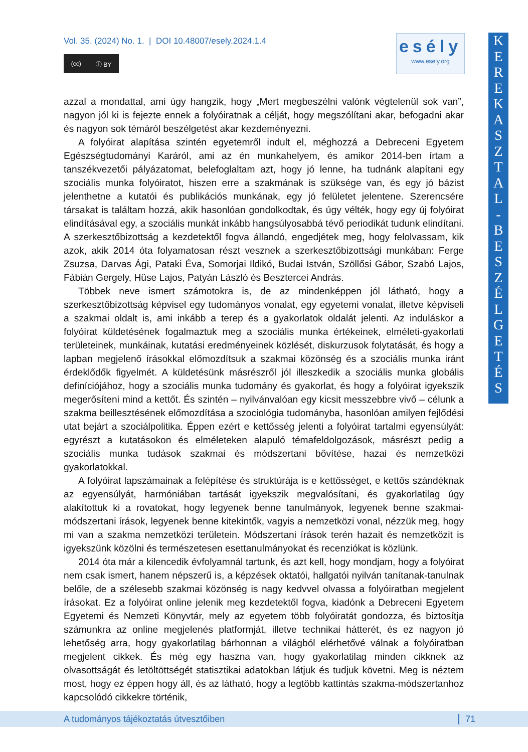Vol. 35. (2024) No. 1. | DOI 10.48007/esely.2024.1.4
(cc) ⓘ BY
esély
www.esely.org
K
E
R
E
K
A
S
Z
T
A
L
-
B
E
S
Z
É
L
G
E
T
É
S
azzal a mondattal, ami úgy hangzik, hogy „Mert megbeszélni valónk végtelenül sok van”, nagyon jól ki is fejezte ennek a folyóiratnak a célját, hogy megszólítani akar, befogadni akar és nagyon sok témáról beszélgetést akar kezdeményezni.
A folyóirat alapítása szintén egyetemről indult el, méghozzá a Debreceni Egyetem Egészségtudományi Karáról, ami az én munkahelyem, és amikor 2014-ben írtam a tanszékvezetői pályázatomat, belefoglaltam azt, hogy jó lenne, ha tudnánk alapítani egy szociális munka folyóiratot, hiszen erre a szakmának is szüksége van, és egy jó bázist jelenthetne a kutatói és publikációs munkának, egy jó felületet jelentene. Szerencsére társakat is találtam hozzá, akik hasonlóan gondolkodtak, és úgy vélték, hogy egy új folyóirat elindításával egy, a szociális munkát inkább hangsúlyosabbá tévő periodikát tudunk elindítani. A szerkesztőbizottság a kezdetektől fogva állandó, engedjétek meg, hogy felolvassam, kik azok, akik 2014 óta folyamatosan részt vesznek a szerkesztőbizottsági munkában: Ferge Zsuzsa, Darvas Ági, Pataki Éva, Somorjai Ildikó, Budai István, Szöllősi Gábor, Szabó Lajos, Fábián Gergely, Hüse Lajos, Patyán László és Besztercei András.
Többek neve ismert számotokra is, de az mindenképpen jól látható, hogy a szerkesztőbizottság képvisel egy tudományos vonalat, egy egyetemi vonalat, illetve képviseli a szakmai oldalt is, ami inkább a terep és a gyakorlatok oldalát jelenti. Az induláskor a folyóirat küldetésének fogalmaztuk meg a szociális munka értékeinek, elméleti-gyakorlati területeinek, munkáinak, kutatási eredményeinek közlését, diskurzusok folytatását, és hogy a lapban megjelenő írásokkal előmozdítsuk a szakmai közönség és a szociális munka iránt érdeklődők figyelmét. A küldetésünk másrészről jól illeszkedik a szociális munka globális definíciójához, hogy a szociális munka tudomány és gyakorlat, és hogy a folyóirat igyekszik megerősíteni mind a kettőt. És szintén – nyilvánvalóan egy kicsit messzebbre vivő – célunk a szakma beillesztésének előmozdítása a szociológia tudományba, hasonlóan amilyen fejlődési utat bejárt a szociálpolitika. Éppen ezért e kettősség jelenti a folyóirat tartalmi egyensúlyát: egyrészt a kutatásokon és elméleteken alapuló témafeldolgozások, másrészt pedig a szociális munka tudások szakmai és módszertani bővítése, hazai és nemzetközi gyakorlatokkal.
A folyóirat lapszámainak a felépítése és struktúrája is e kettősséget, e kettős szándéknak az egyensúlyát, harmóniában tartását igyekszik megvalósítani, és gyakorlatilag úgy alakítottuk ki a rovatokat, hogy legyenek benne tanulmányok, legyenek benne szakmai-módszertani írások, legyenek benne kitekintők, vagyis a nemzetközi vonal, nézzük meg, hogy mi van a szakma nemzetközi területein. Módszertani írások terén hazait és nemzetközit is igyekszünk közölni és természetesen esettanulmányokat és recenziókat is közlünk.
2014 óta már a kilencedik évfolyamnál tartunk, és azt kell, hogy mondjam, hogy a folyóirat nem csak ismert, hanem népszerű is, a képzések oktatói, hallgatói nyilván tanítanak-tanulnak belőle, de a szélesebb szakmai közönség is nagy kedvvel olvassa a folyóiratban megjelent írásokat. Ez a folyóirat online jelenik meg kezdetektől fogva, kiadónk a Debreceni Egyetem Egyetemi és Nemzeti Könyvtár, mely az egyetem több folyóiratát gondozza, és biztosítja számunkra az online megjelenés platformját, illetve technikai hátterét, és ez nagyon jó lehetőség arra, hogy gyakorlatilag bárhonnan a világból elérhetővé válnak a folyóiratban megjelent cikkek. És még egy haszna van, hogy gyakorlatilag minden cikknek az olvasottságát és letöltöttségét statisztikai adatokban látjuk és tudjuk követni. Meg is néztem most, hogy ez éppen hogy áll, és az látható, hogy a legtöbb kattintás szakma-módszertanhoz kapcsolódó cikkekre történik,
A tudományos tájékoztatás útvesztőiben 71